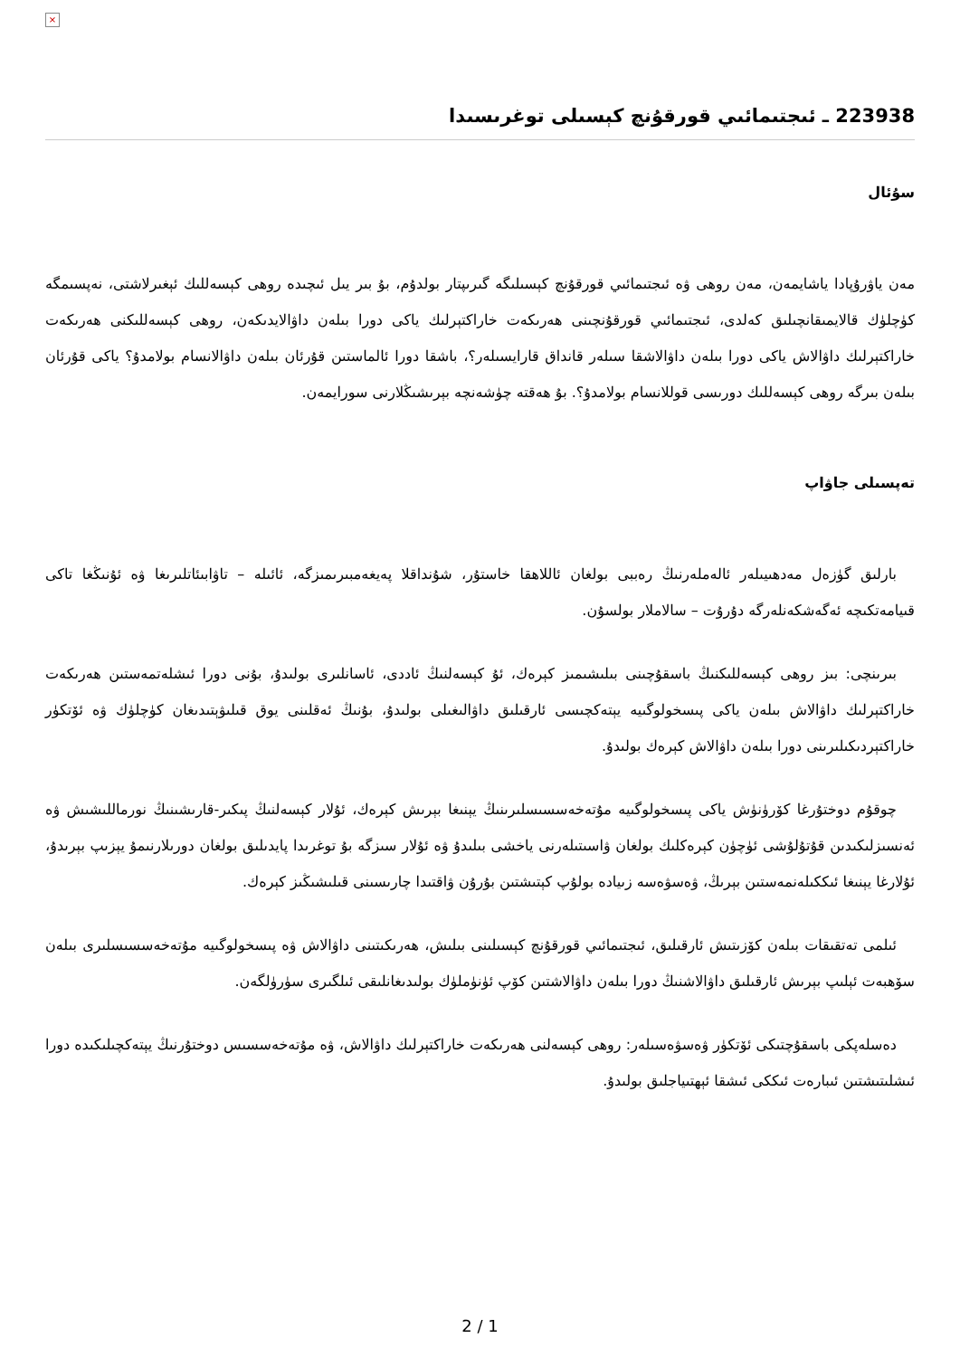×
223938 ـ ئىجتىمائىي قورقۇنچ كېسىلى توغرىسىدا
سۇئال
مەن ياۋرۇپادا ياشايمەن، مەن روھى ۋە ئىجتىمائىي قورقۇنچ كېسىلىگە گىرىپتار بولدۇم، بۇ بىر يىل ئىچىدە روھى كېسەللىك ئېغىرلاشتى، نەپسىمگە كۈچلۈك قالايمىقانچىلىق كەلدى، ئىجتىمائىي قورقۇنچىنى ھەرىكەت خاراكتېرلىك ياكى دورا بىلەن داۋالايدىكەن، روھى كېسەللىكنى ھەرىكەت خاراكتېرلىك داۋالاش ياكى دورا بىلەن داۋالاشقا سىلەر قانداق قارايسىلەر؟، باشقا دورا ئالماستىن قۇرئان بىلەن داۋالانسام بولامدۇ؟ ياكى قۇرئان بىلەن بىرگە روھى كېسەللىك دورىسى قوللانسام بولامدۇ؟. بۇ ھەقتە چۈشەنچە بېرىشىڭلارنى سورايمەن.
تەپسىلى جاۋاپ
بارلىق گۈزەل مەدھىيىلەر ئالەملەرنىڭ رەببى بولغان ئاللاھقا خاستۇر، شۇنداقلا پەيغەمبىرىمىزگە، ئائىلە – تاۋابىئاتلىرىغا ۋە ئۇنىڭغا تاكى قىيامەتكىچە ئەگەشكەنلەرگە دۇرۇت – سالاملار بولسۇن.
بىرىنچى: بىز روھى كېسەللىكنىڭ باسقۇچىنى بىلىشىمىز كېرەك، ئۇ كېسەلنىڭ ئاددى، ئاسانلىرى بولىدۇ، بۇنى دورا ئىشلەتمەستىن ھەرىكەت خاراكتېرلىك داۋالاش بىلەن ياكى پىسخولوگىيە يېتەكچىسى ئارقىلىق داۋالىغىلى بولىدۇ، بۇنىڭ ئەقلىنى يوق قىلىۋېتىدىغان كۈچلۈك ۋە ئۆتكۈر خاراكتېردىكىلىرىنى دورا بىلەن داۋالاش كېرەك بولىدۇ.
چوقۇم دوختۇرغا كۆرۈنۈش ياكى پىسخولوگىيە مۇتەخەسسىسلىرىنىڭ يېنىغا بېرىش كېرەك، ئۇلار كېسەلنىڭ پىكىر-قارىشىنىڭ نورماللىشىش ۋە ئەنسىزلىكىدىن قۇتۇلۇشى ئۈچۈن كېرەكلىك بولغان ۋاسىتىلەرنى ياخشى بىلىدۇ ۋە ئۇلار سىزگە بۇ توغرىدا پايدىلىق بولغان دورىلارنىمۇ يېزىپ بېرىدۇ، ئۇلارغا يېنىغا ئىككىلەنمەستىن بېرىڭ، ۋەسۋەسە زىيادە بولۇپ كېتىشتىن بۇرۇن ۋاقتىدا چارىسىنى قىلىشىڭىز كېرەك.
ئىلمى تەتقىقات بىلەن كۆزىتىش ئارقىلىق، ئىجتىمائىي قورقۇنچ كېسىلىنى بىلىش، ھەرىكىتىنى داۋالاش ۋە پىسخولوگىيە مۇتەخەسسىسلىرى بىلەن سۆھبەت ئېلىپ بېرىش ئارقىلىق داۋالاشنىڭ دورا بىلەن داۋالاشتىن كۆپ ئۈنۈملۈك بولىدىغانلىقى ئىلگىرى سۈرۈلگەن.
دەسلەپكى باسقۇچتىكى ئۆتكۈر ۋەسۋەسىلەر: روھى كېسەلنى ھەرىكەت خاراكتېرلىك داۋالاش، ۋە مۇتەخەسسىس دوختۇرنىڭ يېتەكچىلىكىدە دورا ئىشلىتىشتىن ئىبارەت ئىككى ئىشقا ئېھتىياجلىق بولىدۇ.
2 / 1